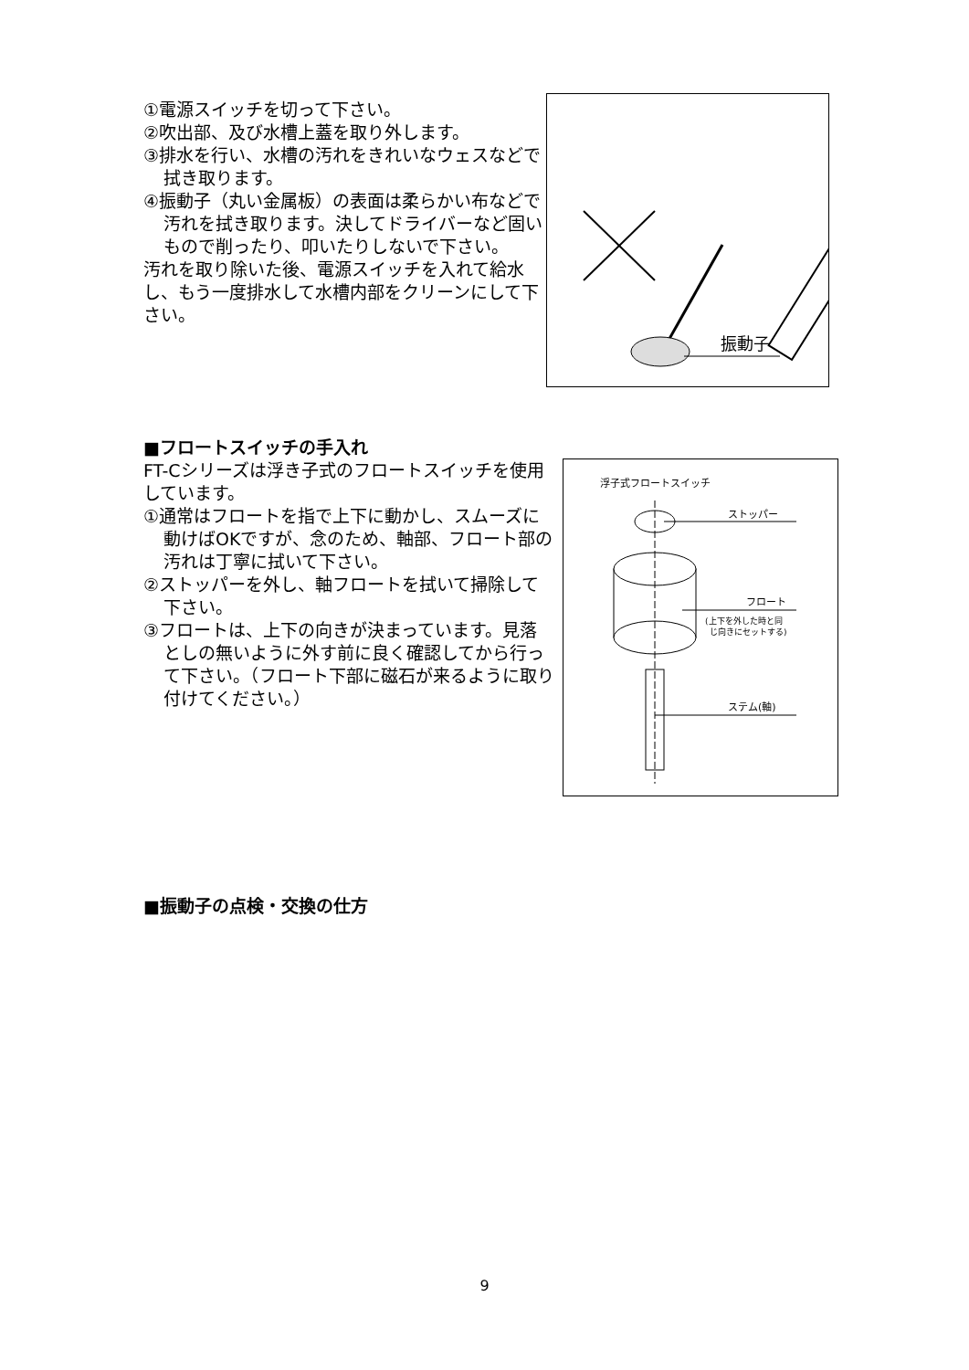①電源スイッチを切って下さい。
②吹出部、及び水槽上蓋を取り外します。
③排水を行い、水槽の汚れをきれいなウェスなどで拭き取ります。
④振動子（丸い金属板）の表面は柔らかい布などで汚れを拭き取ります。決してドライバーなど固いもので削ったり、叩いたりしないで下さい。
汚れを取り除いた後、電源スイッチを入れて給水し、もう一度排水して水槽内部をクリーンにして下さい。
振動子
■フロートスイッチの手入れ
FT-Cシリーズは浮き子式のフロートスイッチを使用しています。
①通常はフロートを指で上下に動かし、スムーズに動けばOKですが、念のため、軸部、フロート部の汚れは丁寧に拭いて下さい。
②ストッパーを外し、軸フロートを拭いて掃除して下さい。
③フロートは、上下の向きが決まっています。見落としの無いように外す前に良く確認してから行って下さい。（フロート下部に磁石が来るように取り付けてください。）
浮子式フロートスイッチ
ストッパー
フロート
(上下を外した時と同
じ向きにセットする)
ステム(軸)
■振動子の点検・交換の仕方
9